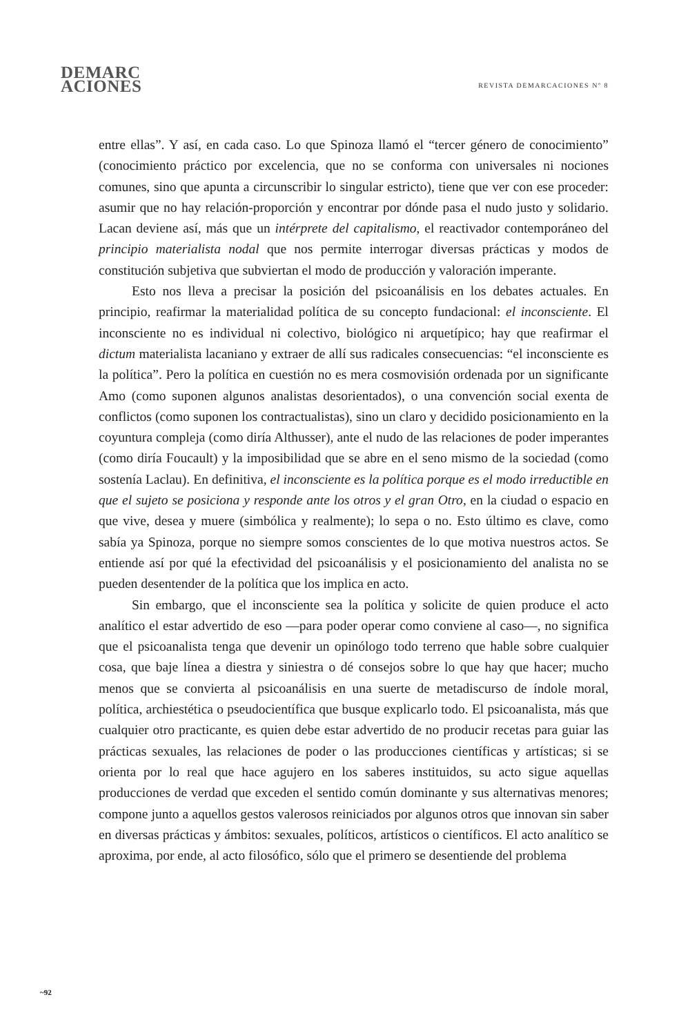DEMARC
ACIONES
REVISTA DEMARCACIONES Nº 8
entre ellas”. Y así, en cada caso. Lo que Spinoza llamó el “tercer género de conocimiento” (conocimiento práctico por excelencia, que no se conforma con universales ni nociones comunes, sino que apunta a circunscribir lo singular estricto), tiene que ver con ese proceder: asumir que no hay relación-proporción y encontrar por dónde pasa el nudo justo y solidario. Lacan deviene así, más que un intérprete del capitalismo, el reactivador contemporáneo del principio materialista nodal que nos permite interrogar diversas prácticas y modos de constitución subjetiva que subviertan el modo de producción y valoración imperante.
Esto nos lleva a precisar la posición del psicoanálisis en los debates actuales. En principio, reafirmar la materialidad política de su concepto fundacional: el inconsciente. El inconsciente no es individual ni colectivo, biológico ni arquetípico; hay que reafirmar el dictum materialista lacaniano y extraer de allí sus radicales consecuencias: “el inconsciente es la política”. Pero la política en cuestión no es mera cosmovisión ordenada por un significante Amo (como suponen algunos analistas desorientados), o una convención social exenta de conflictos (como suponen los contractualistas), sino un claro y decidido posicionamiento en la coyuntura compleja (como diría Althusser), ante el nudo de las relaciones de poder imperantes (como diría Foucault) y la imposibilidad que se abre en el seno mismo de la sociedad (como sostenía Laclau). En definitiva, el inconsciente es la política porque es el modo irreductible en que el sujeto se posiciona y responde ante los otros y el gran Otro, en la ciudad o espacio en que vive, desea y muere (simbólica y realmente); lo sepa o no. Esto último es clave, como sabía ya Spinoza, porque no siempre somos conscientes de lo que motiva nuestros actos. Se entiende así por qué la efectividad del psicoanálisis y el posicionamiento del analista no se pueden desentender de la política que los implica en acto.
Sin embargo, que el inconsciente sea la política y solicite de quien produce el acto analítico el estar advertido de eso —para poder operar como conviene al caso—, no significa que el psicoanalista tenga que devenir un opinólogo todo terreno que hable sobre cualquier cosa, que baje línea a diestra y siniestra o dé consejos sobre lo que hay que hacer; mucho menos que se convierta al psicoanálisis en una suerte de metadiscurso de índole moral, política, archiestética o pseudocientífica que busque explicarlo todo. El psicoanalista, más que cualquier otro practicante, es quien debe estar advertido de no producir recetas para guiar las prácticas sexuales, las relaciones de poder o las producciones científicas y artísticas; si se orienta por lo real que hace agujero en los saberes instituidos, su acto sigue aquellas producciones de verdad que exceden el sentido común dominante y sus alternativas menores; compone junto a aquellos gestos valerosos reiniciados por algunos otros que innovan sin saber en diversas prácticas y ámbitos: sexuales, políticos, artísticos o científicos. El acto analítico se aproxima, por ende, al acto filosófico, sólo que el primero se desentiende del problema
~92